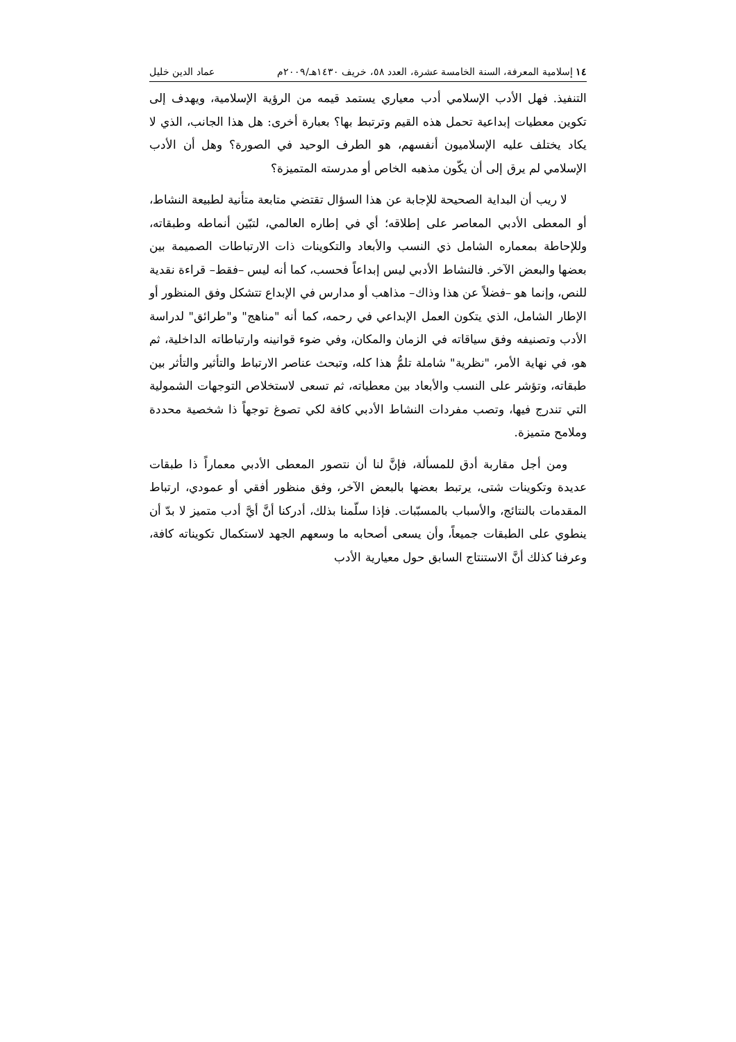١٤ إسلامية المعرفة، السنة الخامسة عشرة، العدد ٥٨، خريف ١٤٣٠هـ/٢٠٠٩م عماد الدين خليل
التنفيذ. فهل الأدب الإسلامي أدب معياري يستمد قيمه من الرؤية الإسلامية، ويهدف إلى تكوين معطيات إبداعية تحمل هذه القيم وترتبط بها؟ بعبارة أخرى: هل هذا الجانب، الذي لا يكاد يختلف عليه الإسلاميون أنفسهم، هو الطرف الوحيد في الصورة؟ وهل أن الأدب الإسلامي لم يرق إلى أن يكّون مذهبه الخاص أو مدرسته المتميزة؟
لا ريب أن البداية الصحيحة للإجابة عن هذا السؤال تقتضي متابعة متأنية لطبيعة النشاط، أو المعطى الأدبي المعاصر على إطلاقه؛ أي في إطاره العالمي، لتبّين أنماطه وطبقاته، وللإحاطة بمعماره الشامل ذي النسب والأبعاد والتكوينات ذات الارتباطات الصميمة بين بعضها والبعض الآخر. فالنشاط الأدبي ليس إبداعاً فحسب، كما أنه ليس –فقط– قراءة نقدية للنص، وإنما هو –فضلاً عن هذا وذاك– مذاهب أو مدارس في الإبداع تتشكل وفق المنظور أو الإطار الشامل، الذي يتكون العمل الإبداعي في رحمه، كما أنه "مناهج" و"طرائق" لدراسة الأدب وتصنيفه وفق سياقاته في الزمان والمكان، وفي ضوء قوانينه وارتباطاته الداخلية، ثم هو، في نهاية الأمر، "نظرية" شاملة تلمُّ هذا كله، وتبحث عناصر الارتباط والتأثير والتأثر بين طبقاته، وتؤشر على النسب والأبعاد بين معطياته، ثم تسعى لاستخلاص التوجهات الشمولية التي تندرج فيها، وتصب مفردات النشاط الأدبي كافة لكي تصوغ توجهاً ذا شخصية محددة وملامح متميزة.
ومن أجل مقاربة أدق للمسألة، فإنَّ لنا أن نتصور المعطى الأدبي معماراً ذا طبقات عديدة وتكوينات شتى، يرتبط بعضها بالبعض الآخر، وفق منظور أفقي أو عمودي، ارتباط المقدمات بالنتائج، والأسباب بالمسبّبات. فإذا سلّمنا بذلك، أدركنا أنَّ أيَّ أدب متميز لا بدّ أن ينطوي على الطبقات جميعاً، وأن يسعى أصحابه ما وسعهم الجهد لاستكمال تكويناته كافة، وعرفنا كذلك أنَّ الاستنتاج السابق حول معيارية الأدب